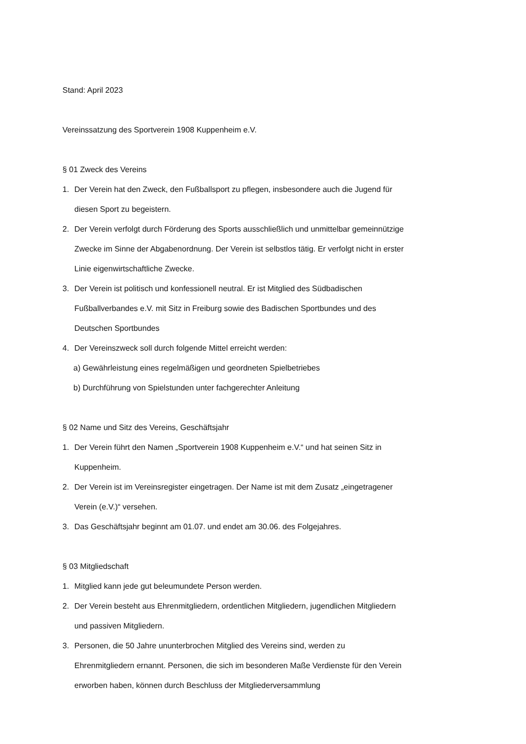Stand: April 2023
Vereinssatzung des Sportverein 1908 Kuppenheim e.V.
§ 01 Zweck des Vereins
1. Der Verein hat den Zweck, den Fußballsport zu pflegen, insbesondere auch die Jugend für diesen Sport zu begeistern.
2. Der Verein verfolgt durch Förderung des Sports ausschließlich und unmittelbar gemeinnützige Zwecke im Sinne der Abgabenordnung. Der Verein ist selbstlos tätig. Er verfolgt nicht in erster Linie eigenwirtschaftliche Zwecke.
3. Der Verein ist politisch und konfessionell neutral. Er ist Mitglied des Südbadischen Fußballverbandes e.V. mit Sitz in Freiburg sowie des Badischen Sportbundes und des Deutschen Sportbundes
4. Der Vereinszweck soll durch folgende Mittel erreicht werden:
a) Gewährleistung eines regelmäßigen und geordneten Spielbetriebes
b) Durchführung von Spielstunden unter fachgerechter Anleitung
§ 02 Name und Sitz des Vereins, Geschäftsjahr
1. Der Verein führt den Namen „Sportverein 1908 Kuppenheim e.V.“ und hat seinen Sitz in Kuppenheim.
2. Der Verein ist im Vereinsregister eingetragen. Der Name ist mit dem Zusatz „eingetragener Verein (e.V.)“ versehen.
3. Das Geschäftsjahr beginnt am 01.07. und endet am 30.06. des Folgejahres.
§ 03 Mitgliedschaft
1. Mitglied kann jede gut beleumundete Person werden.
2. Der Verein besteht aus Ehrenmitgliedern, ordentlichen Mitgliedern, jugendlichen Mitgliedern und passiven Mitgliedern.
3. Personen, die 50 Jahre ununterbrochen Mitglied des Vereins sind, werden zu Ehrenmitgliedern ernannt. Personen, die sich im besonderen Maße Verdienste für den Verein erworben haben, können durch Beschluss der Mitgliederversammlung